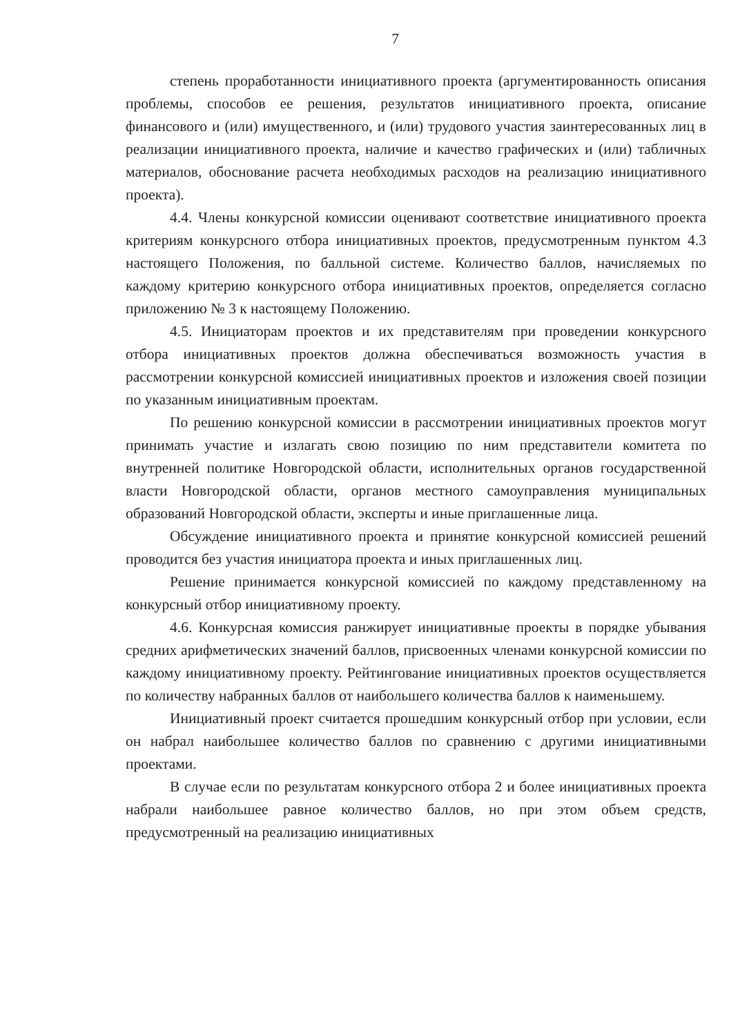7
степень проработанности инициативного проекта (аргументированность описания проблемы, способов ее решения, результатов инициативного проекта, описание финансового и (или) имущественного, и (или) трудового участия заинтересованных лиц в реализации инициативного проекта, наличие и качество графических и (или) табличных материалов, обоснование расчета необходимых расходов на реализацию инициативного проекта).
4.4. Члены конкурсной комиссии оценивают соответствие инициативного проекта критериям конкурсного отбора инициативных проектов, предусмотренным пунктом 4.3 настоящего Положения, по балльной системе. Количество баллов, начисляемых по каждому критерию конкурсного отбора инициативных проектов, определяется согласно приложению № 3 к настоящему Положению.
4.5. Инициаторам проектов и их представителям при проведении конкурсного отбора инициативных проектов должна обеспечиваться возможность участия в рассмотрении конкурсной комиссией инициативных проектов и изложения своей позиции по указанным инициативным проектам.
По решению конкурсной комиссии в рассмотрении инициативных проектов могут принимать участие и излагать свою позицию по ним представители комитета по внутренней политике Новгородской области, исполнительных органов государственной власти Новгородской области, органов местного самоуправления муниципальных образований Новгородской области, эксперты и иные приглашенные лица.
Обсуждение инициативного проекта и принятие конкурсной комиссией решений проводится без участия инициатора проекта и иных приглашенных лиц.
Решение принимается конкурсной комиссией по каждому представленному на конкурсный отбор инициативному проекту.
4.6. Конкурсная комиссия ранжирует инициативные проекты в порядке убывания средних арифметических значений баллов, присвоенных членами конкурсной комиссии по каждому инициативному проекту. Рейтингование инициативных проектов осуществляется по количеству набранных баллов от наибольшего количества баллов к наименьшему.
Инициативный проект считается прошедшим конкурсный отбор при условии, если он набрал наибольшее количество баллов по сравнению с другими инициативными проектами.
В случае если по результатам конкурсного отбора 2 и более инициативных проекта набрали наибольшее равное количество баллов, но при этом объем средств, предусмотренный на реализацию инициативных